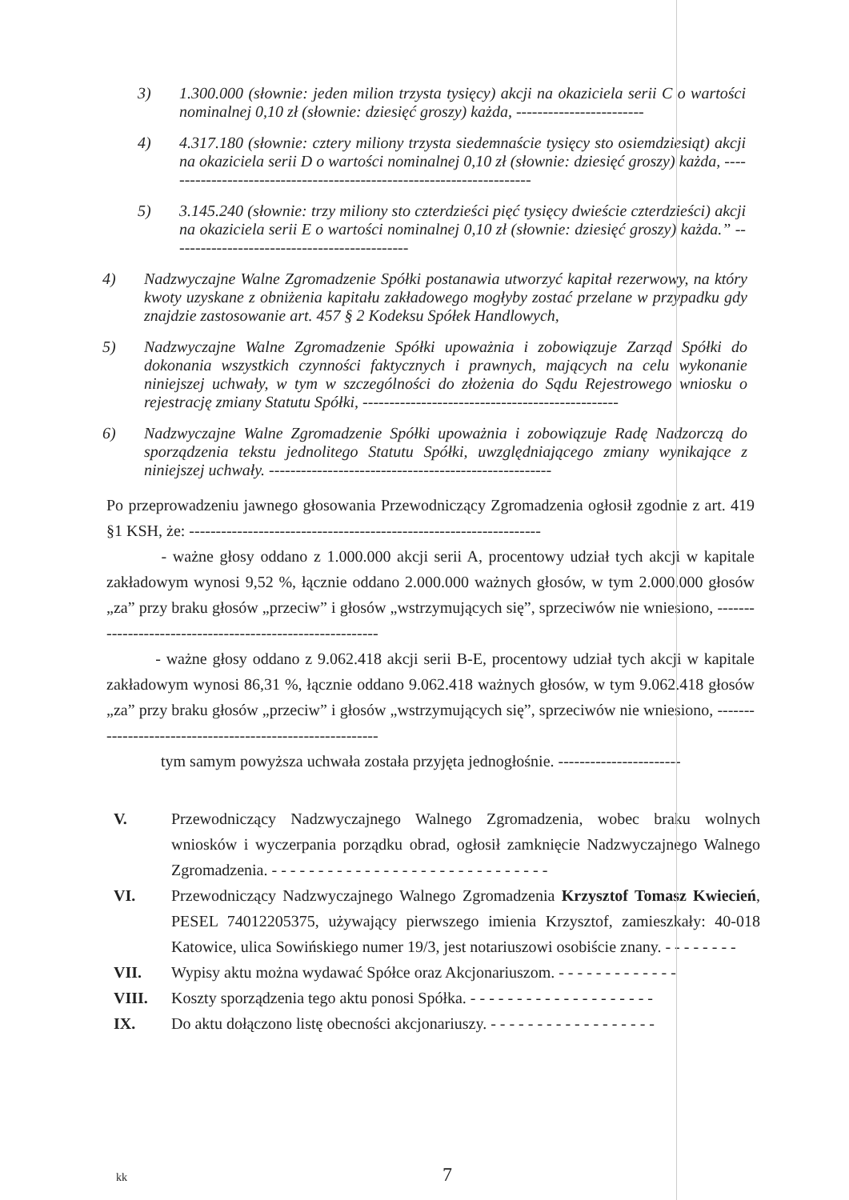3) 1.300.000 (słownie: jeden milion trzysta tysięcy) akcji na okaziciela serii C o wartości nominalnej 0,10 zł (słownie: dziesięć groszy) każda, ------------------------
4) 4.317.180 (słownie: cztery miliony trzysta siedemnaście tysięcy sto osiemdziesiąt) akcji na okaziciela serii D o wartości nominalnej 0,10 zł (słownie: dziesięć groszy) każda, ----------------------------------------------------------------------
5) 3.145.240 (słownie: trzy miliony sto czterdzieści pięć tysięcy dwieście czterdzieści) akcji na okaziciela serii E o wartości nominalnej 0,10 zł (słownie: dziesięć groszy) każda.” ---------------------------------------------
4) Nadzwyczajne Walne Zgromadzenie Spółki postanawia utworzyć kapitał rezerwowy, na który kwoty uzyskane z obniżenia kapitału zakładowego mogłyby zostać przelane w przypadku gdy znajdzie zastosowanie art. 457 § 2 Kodeksu Spółek Handlowych,
5) Nadzwyczajne Walne Zgromadzenie Spółki upoważnia i zobowiązuje Zarząd Spółki do dokonania wszystkich czynności faktycznych i prawnych, mających na celu wykonanie niniejszej uchwały, w tym w szczególności do złożenia do Sądu Rejestrowego wniosku o rejestrację zmiany Statutu Spółki, ------------------------------------------------
6) Nadzwyczajne Walne Zgromadzenie Spółki upoważnia i zobowiązuje Radę Nadzorczą do sporządzenia tekstu jednolitego Statutu Spółki, uwzględniającego zmiany wynikające z niniejszej uchwały. -----------------------------------------------------
Po przeprowadzeniu jawnego głosowania Przewodniczący Zgromadzenia ogłosił zgodnie z art. 419 §1 KSH, że: ------------------------------------------------------------------
- ważne głosy oddano z 1.000.000 akcji serii A, procentowy udział tych akcji w kapitale zakładowym wynosi 9,52 %, łącznie oddano 2.000.000 ważnych głosów, w tym 2.000.000 głosów „za” przy braku głosów „przeciw” i głosów „wstrzymujących się”, sprzeciwów nie wniesiono, ----------------------------------------------------------
- ważne głosy oddano z 9.062.418 akcji serii B-E, procentowy udział tych akcji w kapitale zakładowym wynosi 86,31 %, łącznie oddano 9.062.418 ważnych głosów, w tym 9.062.418 głosów „za” przy braku głosów „przeciw” i głosów „wstrzymujących się”, sprzeciwów nie wniesiono, ----------------------------------------------------------
tym samym powyższa uchwała została przyjęta jednogłośnie. -----------------------
V. Przewodniczący Nadzwyczajnego Walnego Zgromadzenia, wobec braku wolnych wniosków i wyczerpania porządku obrad, ogłosił zamknięcie Nadzwyczajnego Walnego Zgromadzenia. - - - - - - - - - - - - - - - - - - - - - - - - - - - - - -
VI. Przewodniczący Nadzwyczajnego Walnego Zgromadzenia Krzysztof Tomasz Kwiecień, PESEL 74012205375, używający pierwszego imienia Krzysztof, zamieszkały: 40-018 Katowice, ulica Sowińskiego numer 19/3, jest notariuszowi osobiście znany. - - - - - - - -
VII. Wypisy aktu można wydawać Spółce oraz Akcjonariuszom. - - - - - - - - - - - - -
VIII. Koszty sporządzenia tego aktu ponosi Spółka. - - - - - - - - - - - - - - - - - - - -
IX. Do aktu dołączono listę obecności akcjonariuszy. - - - - - - - - - - - - - - - - - -
kk 7